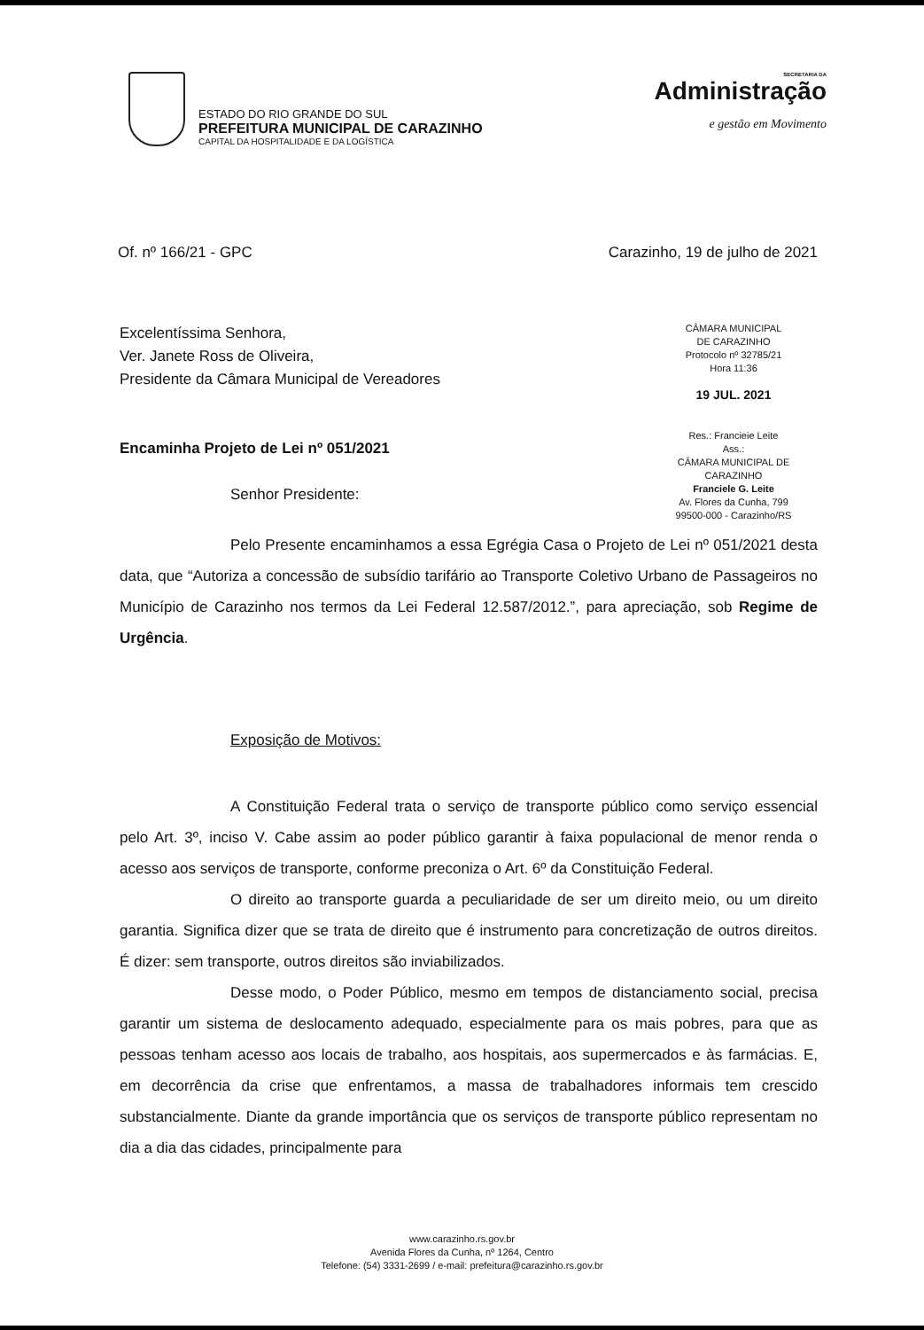ESTADO DO RIO GRANDE DO SUL
PREFEITURA MUNICIPAL DE CARAZINHO
CAPITAL DA HOSPITALIDADE E DA LOGÍSTICA
SECRETARIA DA
Administração
e gestão em Movimento
Of. nº 166/21 - GPC Carazinho, 19 de julho de 2021
Excelentíssima Senhora,
Ver. Janete Ross de Oliveira,
Presidente da Câmara Municipal de Vereadores
Encaminha Projeto de Lei nº 051/2021
Senhor Presidente:
CÂMARA MUNICIPAL
DE CARAZINHO
Protocolo nº 32785/21
Hora 11:36
19 JUL. 2021
Res.: Francieie Leite
Ass.:
CÂMARA MUNICIPAL DE CARAZINHO
Franciele G. Leite
Av. Flores da Cunha, 799
99500-000 - Carazinho/RS
Pelo Presente encaminhamos a essa Egrégia Casa o Projeto de Lei nº 051/2021 desta data, que “Autoriza a concessão de subsídio tarifário ao Transporte Coletivo Urbano de Passageiros no Município de Carazinho nos termos da Lei Federal 12.587/2012.”, para apreciação, sob Regime de Urgência.
Exposição de Motivos:
A Constituição Federal trata o serviço de transporte público como serviço essencial pelo Art. 3º, inciso V. Cabe assim ao poder público garantir à faixa populacional de menor renda o acesso aos serviços de transporte, conforme preconiza o Art. 6º da Constituição Federal.
O direito ao transporte guarda a peculiaridade de ser um direito meio, ou um direito garantia. Significa dizer que se trata de direito que é instrumento para concretização de outros direitos. É dizer: sem transporte, outros direitos são inviabilizados.
Desse modo, o Poder Público, mesmo em tempos de distanciamento social, precisa garantir um sistema de deslocamento adequado, especialmente para os mais pobres, para que as pessoas tenham acesso aos locais de trabalho, aos hospitais, aos supermercados e às farmácias. E, em decorrência da crise que enfrentamos, a massa de trabalhadores informais tem crescido substancialmente. Diante da grande importância que os serviços de transporte público representam no dia a dia das cidades, principalmente para
www.carazinho.rs.gov.br
Avenida Flores da Cunha, nº 1264, Centro
Telefone: (54) 3331-2699 / e-mail: prefeitura@carazinho.rs.gov.br